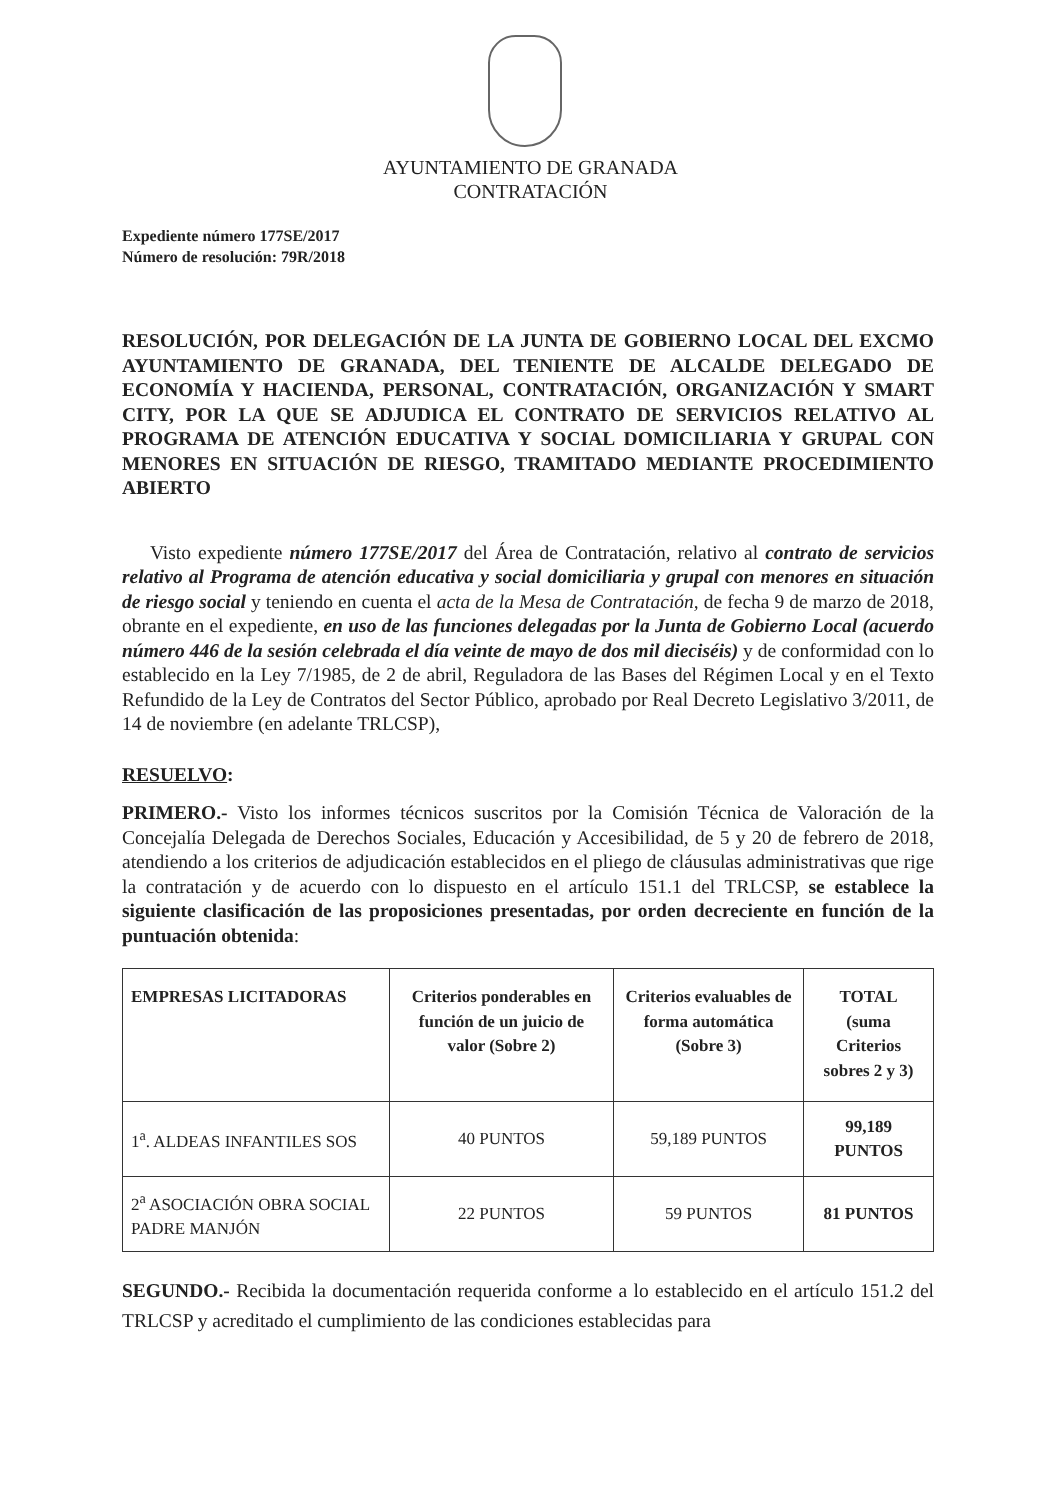AYUNTAMIENTO DE GRANADA
CONTRATACIÓN
Expediente número 177SE/2017
Número de resolución: 79R/2018
RESOLUCIÓN, POR DELEGACIÓN DE LA JUNTA DE GOBIERNO LOCAL DEL EXCMO AYUNTAMIENTO DE GRANADA, DEL TENIENTE DE ALCALDE DELEGADO DE ECONOMÍA Y HACIENDA, PERSONAL, CONTRATACIÓN, ORGANIZACIÓN Y SMART CITY, POR LA QUE SE ADJUDICA EL CONTRATO DE SERVICIOS RELATIVO AL PROGRAMA DE ATENCIÓN EDUCATIVA Y SOCIAL DOMICILIARIA Y GRUPAL CON MENORES EN SITUACIÓN DE RIESGO, TRAMITADO MEDIANTE PROCEDIMIENTO ABIERTO
Visto expediente número 177SE/2017 del Área de Contratación, relativo al contrato de servicios relativo al Programa de atención educativa y social domiciliaria y grupal con menores en situación de riesgo social y teniendo en cuenta el acta de la Mesa de Contratación, de fecha 9 de marzo de 2018, obrante en el expediente, en uso de las funciones delegadas por la Junta de Gobierno Local (acuerdo número 446 de la sesión celebrada el día veinte de mayo de dos mil dieciséis) y de conformidad con lo establecido en la Ley 7/1985, de 2 de abril, Reguladora de las Bases del Régimen Local y en el Texto Refundido de la Ley de Contratos del Sector Público, aprobado por Real Decreto Legislativo 3/2011, de 14 de noviembre (en adelante TRLCSP),
RESUELVO:
PRIMERO.- Visto los informes técnicos suscritos por la Comisión Técnica de Valoración de la Concejalía Delegada de Derechos Sociales, Educación y Accesibilidad, de 5 y 20 de febrero de 2018, atendiendo a los criterios de adjudicación establecidos en el pliego de cláusulas administrativas que rige la contratación y de acuerdo con lo dispuesto en el artículo 151.1 del TRLCSP, se establece la siguiente clasificación de las proposiciones presentadas, por orden decreciente en función de la puntuación obtenida:
| EMPRESAS LICITADORAS | Criterios ponderables en función de un juicio de valor (Sobre 2) | Criterios evaluables de forma automática (Sobre 3) | TOTAL (suma Criterios sobres 2 y 3) |
| --- | --- | --- | --- |
| 1<sup>a</sup>. ALDEAS INFANTILES SOS | 40 PUNTOS | 59,189 PUNTOS | 99,189 PUNTOS |
| 2<sup>a</sup> ASOCIACIÓN OBRA SOCIAL PADRE MANJÓN | 22 PUNTOS | 59 PUNTOS | 81 PUNTOS |
SEGUNDO.- Recibida la documentación requerida conforme a lo establecido en el artículo 151.2 del TRLCSP y acreditado el cumplimiento de las condiciones establecidas para